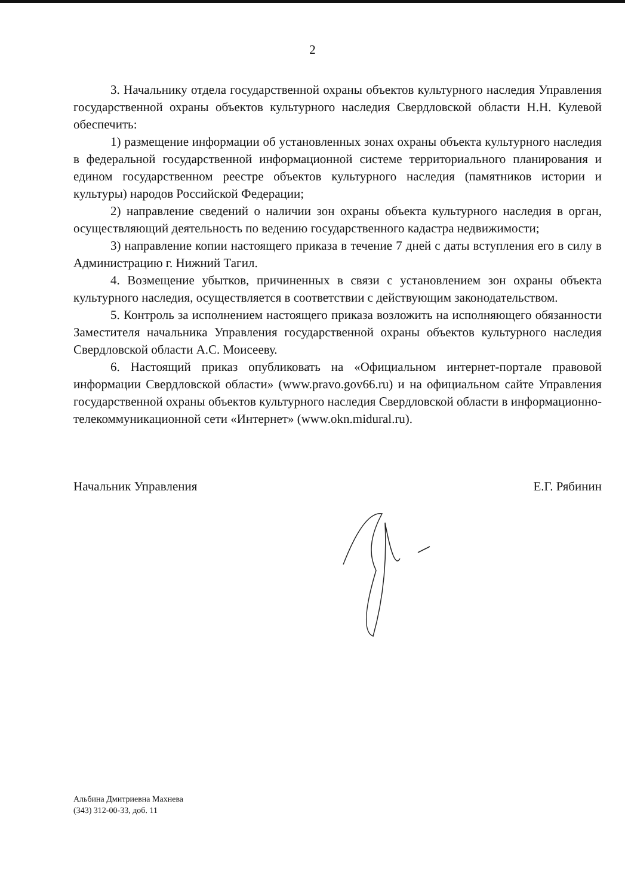2
3. Начальнику отдела государственной охраны объектов культурного наследия Управления государственной охраны объектов культурного наследия Свердловской области Н.Н. Кулевой обеспечить:
1) размещение информации об установленных зонах охраны объекта культурного наследия в федеральной государственной информационной системе территориального планирования и едином государственном реестре объектов культурного наследия (памятников истории и культуры) народов Российской Федерации;
2) направление сведений о наличии зон охраны объекта культурного наследия в орган, осуществляющий деятельность по ведению государственного кадастра недвижимости;
3) направление копии настоящего приказа в течение 7 дней с даты вступления его в силу в Администрацию г. Нижний Тагил.
4. Возмещение убытков, причиненных в связи с установлением зон охраны объекта культурного наследия, осуществляется в соответствии с действующим законодательством.
5. Контроль за исполнением настоящего приказа возложить на исполняющего обязанности Заместителя начальника Управления государственной охраны объектов культурного наследия Свердловской области А.С. Моисееву.
6. Настоящий приказ опубликовать на «Официальном интернет-портале правовой информации Свердловской области» (www.pravo.gov66.ru) и на официальном сайте Управления государственной охраны объектов культурного наследия Свердловской области в информационно-телекоммуникационной сети «Интернет» (www.okn.midural.ru).
Начальник Управления Е.Г. Рябинин
Альбина Дмитриевна Махнева
(343) 312-00-33, доб. 11